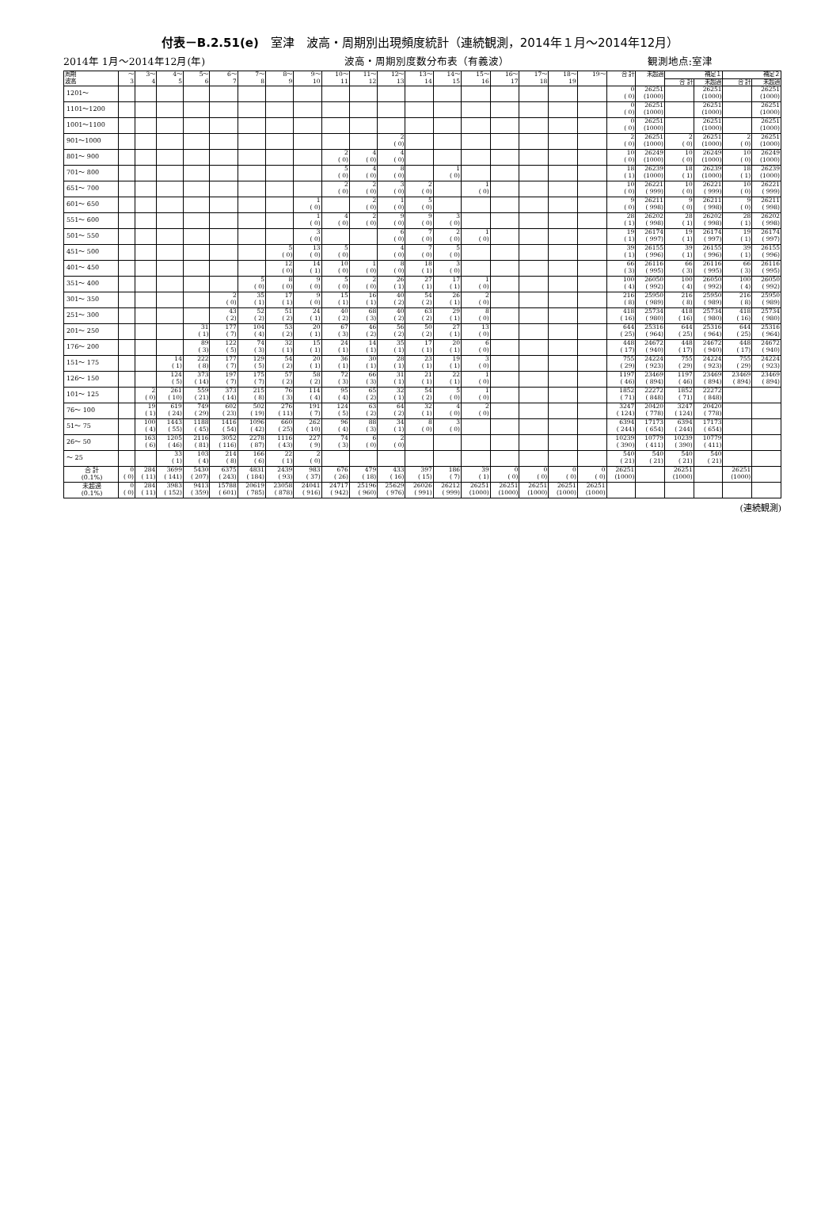付表－B.2.51(e)　室津　波高・周期別出現頻度統計（連続観測，2014年１月～2014年12月）
2014年 1月～2014年12月(年) 波高・周期別度数分布表（有義波） 観測地点:室津
| 周期 波高 | ～ 3 | 3～ 4 | 4～ 5 | 5～ 6 | 6～ 7 | 7～ 8 | 8～ 9 | 9～ 10 | 10～ 11 | 11～ 12 | 12～ 13 | 13～ 14 | 14～ 15 | 15～ 16 | 16～ 17 | 17～ 18 | 18～ 19 | 19～ | 合 計 | 未超過 | 補足１ | | 補足２ | |
| --- | --- | --- | --- | --- | --- | --- | --- | --- | --- | --- | --- | --- | --- | --- | --- | --- | --- | --- | --- | --- | --- | --- | --- | --- |
| | | | | | | | | | | | | | | | | | | | | | 合 計 | 未超過 | 合 計 | 未超過 |
| 1201～ | | | | | | | | | | | | | | | | | | | 0 ( 0) | 26251 (1000) | | 26251 (1000) | | 26251 (1000) |
| 1101～1200 | | | | | | | | | | | | | | | | | | | 0 ( 0) | 26251 (1000) | | 26251 (1000) | | 26251 (1000) |
| 1001～1100 | | | | | | | | | | | | | | | | | | | 0 ( 0) | 26251 (1000) | | 26251 (1000) | | 26251 (1000) |
| 901～1000 | | | | | | | | | | | 2 ( 0) | | | | | | | | 2 ( 0) | 26251 (1000) | 2 ( 0) | 26251 (1000) | 2 ( 0) | 26251 (1000) |
| 801～ 900 | | | | | | | | | 2 ( 0) | 4 ( 0) | 4 ( 0) | | | | | | | | 10 ( 0) | 26249 (1000) | 10 ( 0) | 26249 (1000) | 10 ( 0) | 26249 (1000) |
| 701～ 800 | | | | | | | | | 5 ( 0) | 4 ( 0) | 8 ( 0) | | 1 ( 0) | | | | | | 18 ( 1) | 26239 (1000) | 18 ( 1) | 26239 (1000) | 18 ( 1) | 26239 (1000) |
| 651～ 700 | | | | | | | | | 2 ( 0) | 2 ( 0) | 3 ( 0) | 2 ( 0) | | 1 ( 0) | | | | | 10 ( 0) | 26221 ( 999) | 10 ( 0) | 26221 ( 999) | 10 ( 0) | 26221 ( 999) |
| 601～ 650 | | | | | | | | 1 ( 0) | | 2 ( 0) | 1 ( 0) | 5 ( 0) | | | | | | | 9 ( 0) | 26211 ( 998) | 9 ( 0) | 26211 ( 998) | 9 ( 0) | 26211 ( 998) |
| 551～ 600 | | | | | | | | 1 ( 0) | 4 ( 0) | 2 ( 0) | 9 ( 0) | 9 ( 0) | 3 ( 0) | | | | | | 28 ( 1) | 26202 ( 998) | 28 ( 1) | 26202 ( 998) | 28 ( 1) | 26202 ( 998) |
| 501～ 550 | | | | | | | | 3 ( 0) | | | 6 ( 0) | 7 ( 0) | 2 ( 0) | 1 ( 0) | | | | | 19 ( 1) | 26174 ( 997) | 19 ( 1) | 26174 ( 997) | 19 ( 1) | 26174 ( 997) |
| 451～ 500 | | | | | | | 5 ( 0) | 13 ( 0) | 5 ( 0) | | 4 ( 0) | 7 ( 0) | 5 ( 0) | | | | | | 39 ( 1) | 26155 ( 996) | 39 ( 1) | 26155 ( 996) | 39 ( 1) | 26155 ( 996) |
| 401～ 450 | | | | | | | 12 ( 0) | 14 ( 1) | 10 ( 0) | 1 ( 0) | 8 ( 0) | 18 ( 1) | 3 ( 0) | | | | | | 66 ( 3) | 26116 ( 995) | 66 ( 3) | 26116 ( 995) | 66 ( 3) | 26116 ( 995) |
| 351～ 400 | | | | | | 5 ( 0) | 8 ( 0) | 9 ( 0) | 5 ( 0) | 2 ( 0) | 26 ( 1) | 27 ( 1) | 17 ( 1) | 1 ( 0) | | | | | 100 ( 4) | 26050 ( 992) | 100 ( 4) | 26050 ( 992) | 100 ( 4) | 26050 ( 992) |
| 301～ 350 | | | | | 2 ( 0) | 35 ( 1) | 17 ( 1) | 9 ( 0) | 15 ( 1) | 16 ( 1) | 40 ( 2) | 54 ( 2) | 26 ( 1) | 2 ( 0) | | | | | 216 ( 8) | 25950 ( 989) | 216 ( 8) | 25950 ( 989) | 216 ( 8) | 25950 ( 989) |
| 251～ 300 | | | | | 43 ( 2) | 52 ( 2) | 51 ( 2) | 24 ( 1) | 40 ( 2) | 68 ( 3) | 40 ( 2) | 63 ( 2) | 29 ( 1) | 8 ( 0) | | | | | 418 ( 16) | 25734 ( 980) | 418 ( 16) | 25734 ( 980) | 418 ( 16) | 25734 ( 980) |
| 201～ 250 | | | | 31 ( 1) | 177 ( 7) | 104 ( 4) | 53 ( 2) | 20 ( 1) | 67 ( 3) | 46 ( 2) | 56 ( 2) | 50 ( 2) | 27 ( 1) | 13 ( 0) | | | | | 644 ( 25) | 25316 ( 964) | 644 ( 25) | 25316 ( 964) | 644 ( 25) | 25316 ( 964) |
| 176～ 200 | | | | 89 ( 3) | 122 ( 5) | 74 ( 3) | 32 ( 1) | 15 ( 1) | 24 ( 1) | 14 ( 1) | 35 ( 1) | 17 ( 1) | 20 ( 1) | 6 ( 0) | | | | | 448 ( 17) | 24672 ( 940) | 448 ( 17) | 24672 ( 940) | 448 ( 17) | 24672 ( 940) |
| 151～ 175 | | | 14 ( 1) | 222 ( 8) | 177 ( 7) | 129 ( 5) | 54 ( 2) | 20 ( 1) | 36 ( 1) | 30 ( 1) | 28 ( 1) | 23 ( 1) | 19 ( 1) | 3 ( 0) | | | | | 755 ( 29) | 24224 ( 923) | 755 ( 29) | 24224 ( 923) | 755 ( 29) | 24224 ( 923) |
| 126～ 150 | | | 124 ( 5) | 373 ( 14) | 197 ( 7) | 175 ( 7) | 57 ( 2) | 58 ( 2) | 72 ( 3) | 66 ( 3) | 31 ( 1) | 21 ( 1) | 22 ( 1) | 1 ( 0) | | | | | 1197 ( 46) | 23469 ( 894) | 1197 ( 46) | 23469 ( 894) | 23469 ( 894) | 23469 ( 894) |
| 101～ 125 | | 2 ( 0) | 261 ( 10) | 559 ( 21) | 373 ( 14) | 215 ( 8) | 76 ( 3) | 114 ( 4) | 95 ( 4) | 65 ( 2) | 32 ( 1) | 54 ( 2) | 5 ( 0) | 1 ( 0) | | | | | 1852 ( 71) | 22272 ( 848) | 1852 ( 71) | 22272 ( 848) | | |
| 76～ 100 | | 19 ( 1) | 619 ( 24) | 749 ( 29) | 602 ( 23) | 502 ( 19) | 276 ( 11) | 191 ( 7) | 124 ( 5) | 63 ( 2) | 64 ( 2) | 32 ( 1) | 4 ( 0) | 2 ( 0) | | | | | 3247 ( 124) | 20420 ( 778) | 3247 ( 124) | 20420 ( 778) | | |
| 51～ 75 | | 100 ( 4) | 1443 ( 55) | 1188 ( 45) | 1416 ( 54) | 1096 ( 42) | 660 ( 25) | 262 ( 10) | 96 ( 4) | 88 ( 3) | 34 ( 1) | 8 ( 0) | 3 ( 0) | | | | | | 6394 ( 244) | 17173 ( 654) | 6394 ( 244) | 17173 ( 654) | | |
| 26～ 50 | | 163 ( 6) | 1205 ( 46) | 2116 ( 81) | 3052 ( 116) | 2278 ( 87) | 1116 ( 43) | 227 ( 9) | 74 ( 3) | 6 ( 0) | 2 ( 0) | | | | | | | | 10239 ( 390) | 10779 ( 411) | 10239 ( 390) | 10779 ( 411) | | |
| ～ 25 | | | 33 ( 1) | 103 ( 4) | 214 ( 8) | 166 ( 6) | 22 ( 1) | 2 ( 0) | | | | | | | | | | | 540 ( 21) | 540 ( 21) | 540 ( 21) | 540 ( 21) | | |
| 合 計 (0.1%) | 0 ( 0) | 284 ( 11) | 3699 ( 141) | 5430 ( 207) | 6375 ( 243) | 4831 ( 184) | 2439 ( 93) | 983 ( 37) | 676 ( 26) | 479 ( 18) | 433 ( 16) | 397 ( 15) | 186 ( 7) | 39 ( 1) | 0 ( 0) | 0 ( 0) | 0 ( 0) | 0 ( 0) | 26251 (1000) | | 26251 (1000) | | 26251 (1000) | |
| 未超過 (0.1%) | 0 ( 0) | 284 ( 11) | 3983 ( 152) | 9413 ( 359) | 15788 ( 601) | 20619 ( 785) | 23058 ( 878) | 24041 ( 916) | 24717 ( 942) | 25196 ( 960) | 25629 ( 976) | 26026 ( 991) | 26212 ( 999) | 26251 (1000) | 26251 (1000) | 26251 (1000) | 26251 (1000) | 26251 (1000) | | | | | | |
(連続観測)